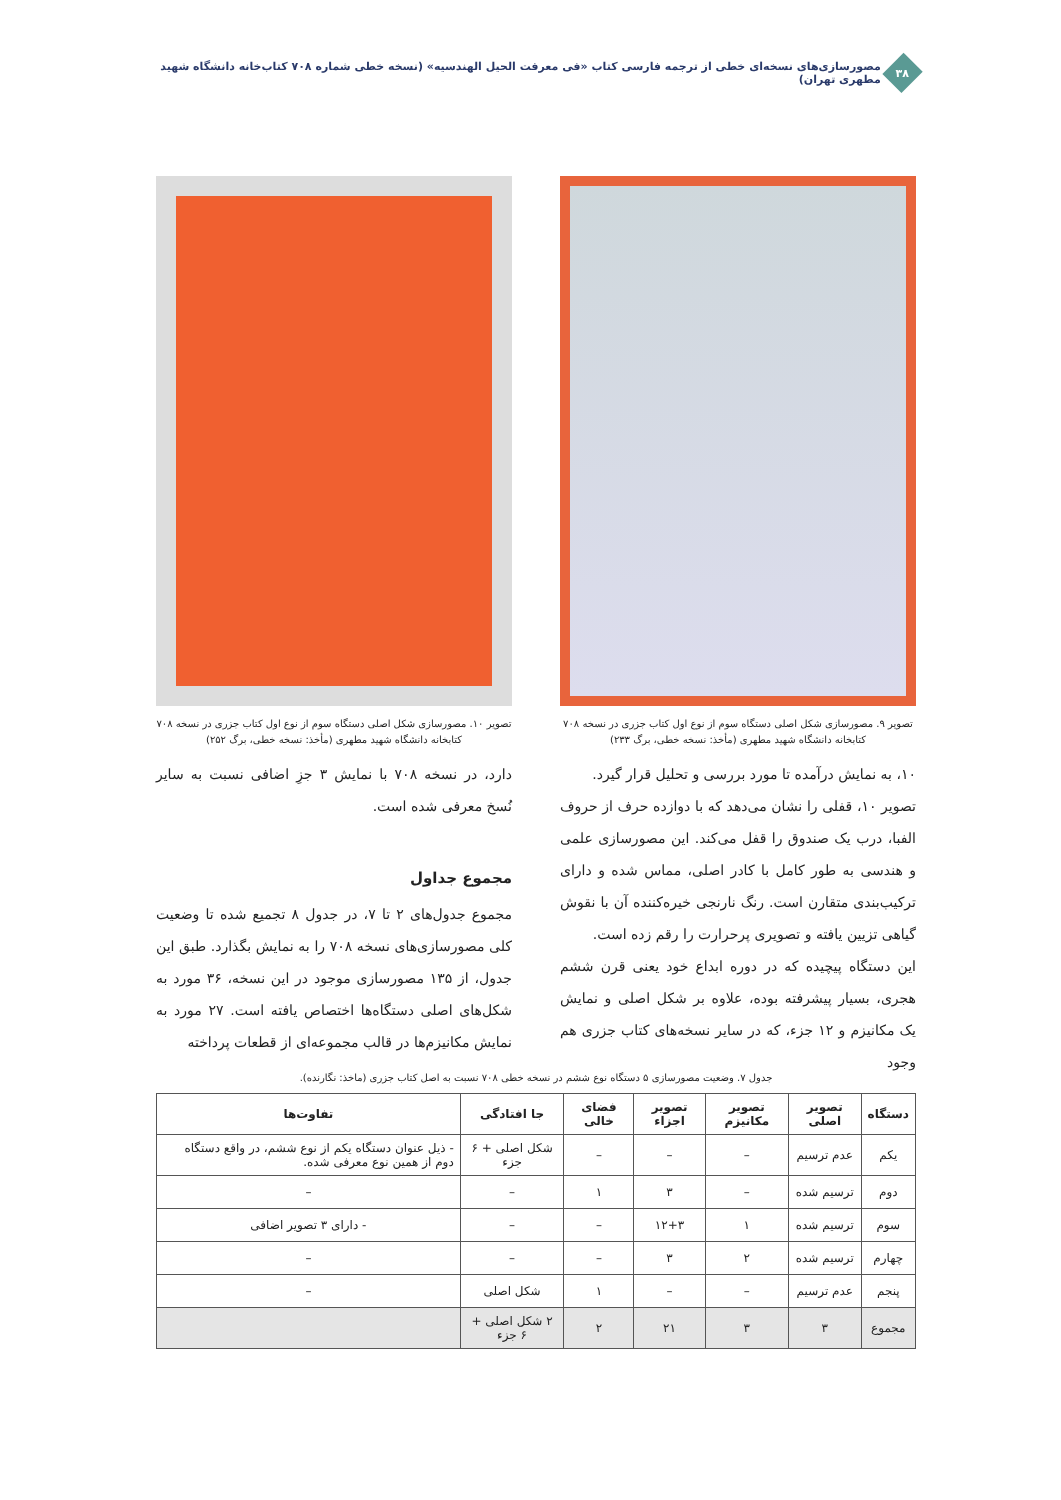۳۸
مصورسازی‌های نسخه‌ای خطی از ترجمه فارسی کتاب «فی معرفت الحیل الهندسیه» (نسخه خطی شماره ۷۰۸ کتاب‌خانه دانشگاه شهید مطهری تهران)
تصویر ۹. مصورسازی شکل اصلی دستگاه سوم از نوع اول کتاب جزری در نسخه ۷۰۸ کتابخانه دانشگاه شهید مطهری (مأخذ: نسخه خطی، برگ ۲۳۳)
۱۰، به نمایش درآمده تا مورد بررسی و تحلیل قرار گیرد.
تصویر ۱۰، قفلی را نشان می‌دهد که با دوازده حرف از حروف الفبا، درب یک صندوق را قفل می‌کند. این مصورسازی علمی و هندسی به طور کامل با کادر اصلی، مماس شده و دارای ترکیب‌بندی متقارن است. رنگ نارنجی خیره‌کننده آن با نقوش گیاهی تزیین یافته و تصویری پرحرارت را رقم زده است.
این دستگاه پیچیده که در دوره ابداع خود یعنی قرن ششم هجری، بسیار پیشرفته بوده، علاوه بر شکل اصلی و نمایش یک مکانیزم و ۱۲ جزء، که در سایر نسخه‌های کتاب جزری هم وجود
تصویر ۱۰. مصورسازی شکل اصلی دستگاه سوم از نوع اول کتاب جزری در نسخه ۷۰۸ کتابخانه دانشگاه شهید مطهری (مأخذ: نسخه خطی، برگ ۲۵۲)
دارد، در نسخه ۷۰۸ با نمایش ۳ جزِ اضافی نسبت به سایر نُسخ معرفی شده است.
مجموع جداول
مجموع جدول‌های ۲ تا ۷، در جدول ۸ تجمیع شده تا وضعیت کلی مصورسازی‌های نسخه ۷۰۸ را به نمایش بگذارد. طبق این جدول، از ۱۳۵ مصورسازی موجود در این نسخه، ۳۶ مورد به شکل‌های اصلی دستگاه‌ها اختصاص یافته است. ۲۷ مورد به نمایش مکانیزم‌ها در قالب مجموعه‌ای از قطعات پرداخته
جدول ۷. وضعیت مصورسازی ۵ دستگاه نوع ششم در نسخه خطی ۷۰۸ نسبت به اصل کتاب جزری (ماخذ: نگارنده).
| دستگاه | تصویر اصلی | تصویر مکانیزم | تصویر اجزاء | فضای خالی | جا افتادگی | تفاوت‌ها |
| --- | --- | --- | --- | --- | --- | --- |
| یکم | عدم ترسیم | – | – | – | شکل اصلی + ۶ جزء | - ذیل عنوان دستگاه یکم از نوع ششم، در واقع دستگاه دوم از همین نوع معرفی شده. |
| دوم | ترسیم شده | – | ۳ | ۱ | – | – |
| سوم | ترسیم شده | ۱ | ۱۲+۳ | – | – | - دارای ۳ تصویر اضافی |
| چهارم | ترسیم شده | ۲ | ۳ | – | – | – |
| پنجم | عدم ترسیم | – | – | ۱ | شکل اصلی | – |
| مجموع | ۳ | ۳ | ۲۱ | ۲ | ۲ شکل اصلی + ۶ جزء | |